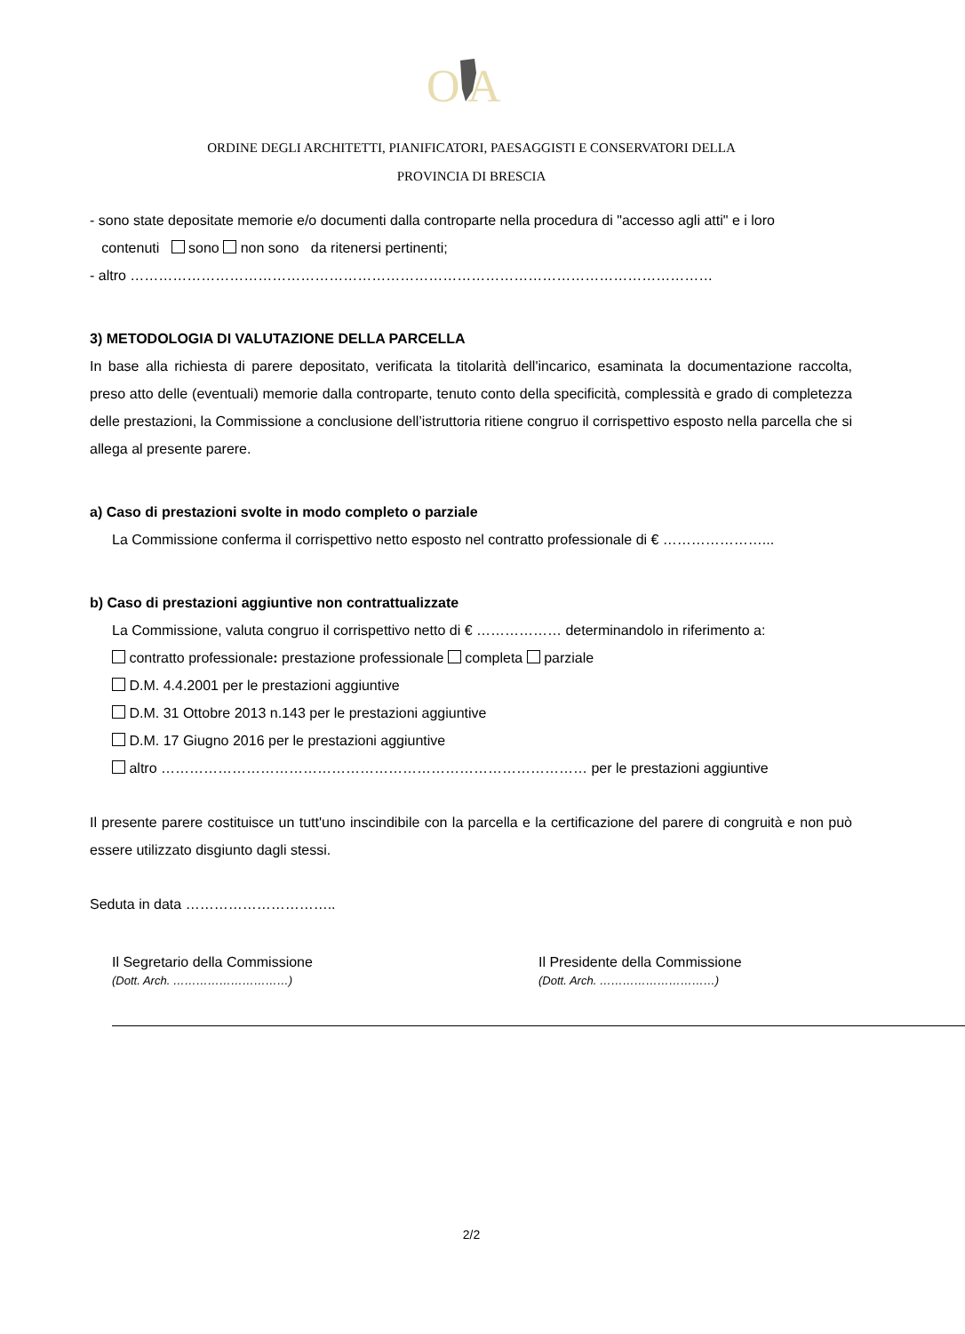O
A
ORDINE DEGLI ARCHITETTI, PIANIFICATORI, PAESAGGISTI E CONSERVATORI DELLA
PROVINCIA DI BRESCIA
- sono state depositate memorie e/o documenti dalla controparte nella procedura di "accesso agli atti" e i loro
contenuti sono non sono da ritenersi pertinenti;
- altro ……………………………………………………………………………………………………………
3) METODOLOGIA DI VALUTAZIONE DELLA PARCELLA
In base alla richiesta di parere depositato, verificata la titolarità dell'incarico, esaminata la documentazione raccolta, preso atto delle (eventuali) memorie dalla controparte, tenuto conto della specificità, complessità e grado di completezza delle prestazioni, la Commissione a conclusione dell’istruttoria ritiene congruo il corrispettivo esposto nella parcella che si allega al presente parere.
a) Caso di prestazioni svolte in modo completo o parziale
La Commissione conferma il corrispettivo netto esposto nel contratto professionale di € …………………...
b) Caso di prestazioni aggiuntive non contrattualizzate
La Commissione, valuta congruo il corrispettivo netto di € ……………… determinandolo in riferimento a:
contratto professionale: prestazione professionale completa parziale
D.M. 4.4.2001 per le prestazioni aggiuntive
D.M. 31 Ottobre 2013 n.143 per le prestazioni aggiuntive
D.M. 17 Giugno 2016 per le prestazioni aggiuntive
altro ……………………………………………………………………………… per le prestazioni aggiuntive
Il presente parere costituisce un tutt'uno inscindibile con la parcella e la certificazione del parere di congruità e non può essere utilizzato disgiunto dagli stessi.
Seduta in data …………………………..
Il Segretario della Commissione
(Dott. Arch. …………………………)
Il Presidente della Commissione
(Dott. Arch. …………………………)
2/2